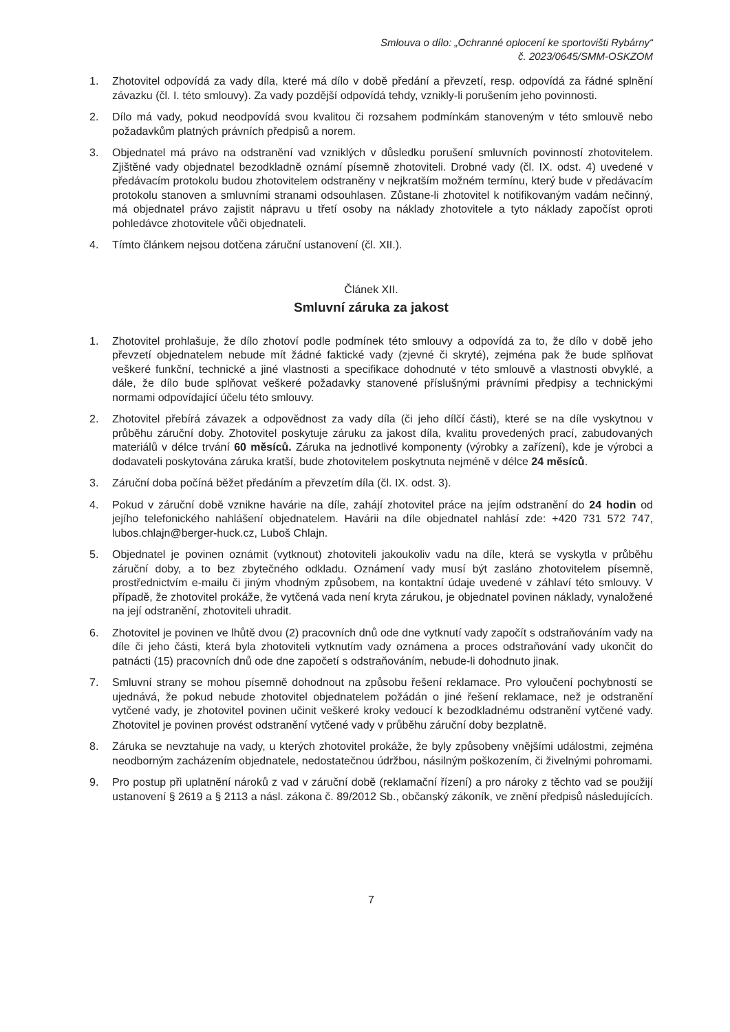Smlouva o dílo: „Ochranné oplocení ke sportovišti Rybárny“
č. 2023/0645/SMM-OSKZOM
1. Zhotovitel odpovídá za vady díla, které má dílo v době předání a převzetí, resp. odpovídá za řádné splnění závazku (čl. I. této smlouvy). Za vady pozdější odpovídá tehdy, vznikly-li porušením jeho povinnosti.
2. Dílo má vady, pokud neodpovídá svou kvalitou či rozsahem podmínkám stanoveným v této smlouvě nebo požadavkům platných právních předpisů a norem.
3. Objednatel má právo na odstranění vad vzniklých v důsledku porušení smluvních povinností zhotovitelem. Zjištěné vady objednatel bezodkladně oznámí písemně zhotoviteli. Drobné vady (čl. IX. odst. 4) uvedené v předávacím protokolu budou zhotovitelem odstraněny v nejkratším možném termínu, který bude v předávacím protokolu stanoven a smluvními stranami odsouhlasen. Zůstane-li zhotovitel k notifikovaným vadám nečinný, má objednatel právo zajistit nápravu u třetí osoby na náklady zhotovitele a tyto náklady započíst oproti pohledávce zhotovitele vůči objednateli.
4. Tímto článkem nejsou dotčena záruční ustanovení (čl. XII.).
Článek XII.
Smluvní záruka za jakost
1. Zhotovitel prohlašuje, že dílo zhotoví podle podmínek této smlouvy a odpovídá za to, že dílo v době jeho převzetí objednatelem nebude mít žádné faktické vady (zjevné či skryté), zejména pak že bude splňovat veškeré funkční, technické a jiné vlastnosti a specifikace dohodnuté v této smlouvě a vlastnosti obvyklé, a dále, že dílo bude splňovat veškeré požadavky stanovené příslušnými právními předpisy a technickými normami odpovídající účelu této smlouvy.
2. Zhotovitel přebírá závazek a odpovědnost za vady díla (či jeho dílčí části), které se na díle vyskytnou v průběhu záruční doby. Zhotovitel poskytuje záruku za jakost díla, kvalitu provedených prací, zabudovaných materiálů v délce trvání 60 měsíců. Záruka na jednotlivé komponenty (výrobky a zařízení), kde je výrobci a dodavateli poskytována záruka kratší, bude zhotovitelem poskytnuta nejméně v délce 24 měsíců.
3. Záruční doba počíná běžet předáním a převzetím díla (čl. IX. odst. 3).
4. Pokud v záruční době vznikne havárie na díle, zahájí zhotovitel práce na jejím odstranění do 24 hodin od jejího telefonického nahlášení objednatelem. Havárii na díle objednatel nahlásí zde: +420 731 572 747, lubos.chlajn@berger-huck.cz, Luboš Chlajn.
5. Objednatel je povinen oznámit (vytknout) zhotoviteli jakoukoliv vadu na díle, která se vyskytla v průběhu záruční doby, a to bez zbytečného odkladu. Oznámení vady musí být zasláno zhotovitelem písemně, prostřednictvím e-mailu či jiným vhodným způsobem, na kontaktní údaje uvedené v záhlaví této smlouvy. V případě, že zhotovitel prokáže, že vytčená vada není kryta zárukou, je objednatel povinen náklady, vynaložené na její odstranění, zhotoviteli uhradit.
6. Zhotovitel je povinen ve lhůtě dvou (2) pracovních dnů ode dne vytknutí vady započít s odstraňováním vady na díle či jeho části, která byla zhotoviteli vytknutím vady oznámena a proces odstraňování vady ukončit do patnácti (15) pracovních dnů ode dne započetí s odstraňováním, nebude-li dohodnuto jinak.
7. Smluvní strany se mohou písemně dohodnout na způsobu řešení reklamace. Pro vyloučení pochybností se ujednává, že pokud nebude zhotovitel objednatelem požádán o jiné řešení reklamace, než je odstranění vytčené vady, je zhotovitel povinen učinit veškeré kroky vedoucí k bezodkladnému odstranění vytčené vady. Zhotovitel je povinen provést odstranění vytčené vady v průběhu záruční doby bezplatně.
8. Záruka se nevztahuje na vady, u kterých zhotovitel prokáže, že byly způsobeny vnějšími událostmi, zejména neodborným zacházením objednatele, nedostatečnou údržbou, násilným poškozením, či živelnými pohromami.
9. Pro postup při uplatnění nároků z vad v záruční době (reklamační řízení) a pro nároky z těchto vad se použijí ustanovení § 2619 a § 2113 a násl. zákona č. 89/2012 Sb., občanský zákoník, ve znění předpisů následujících.
7